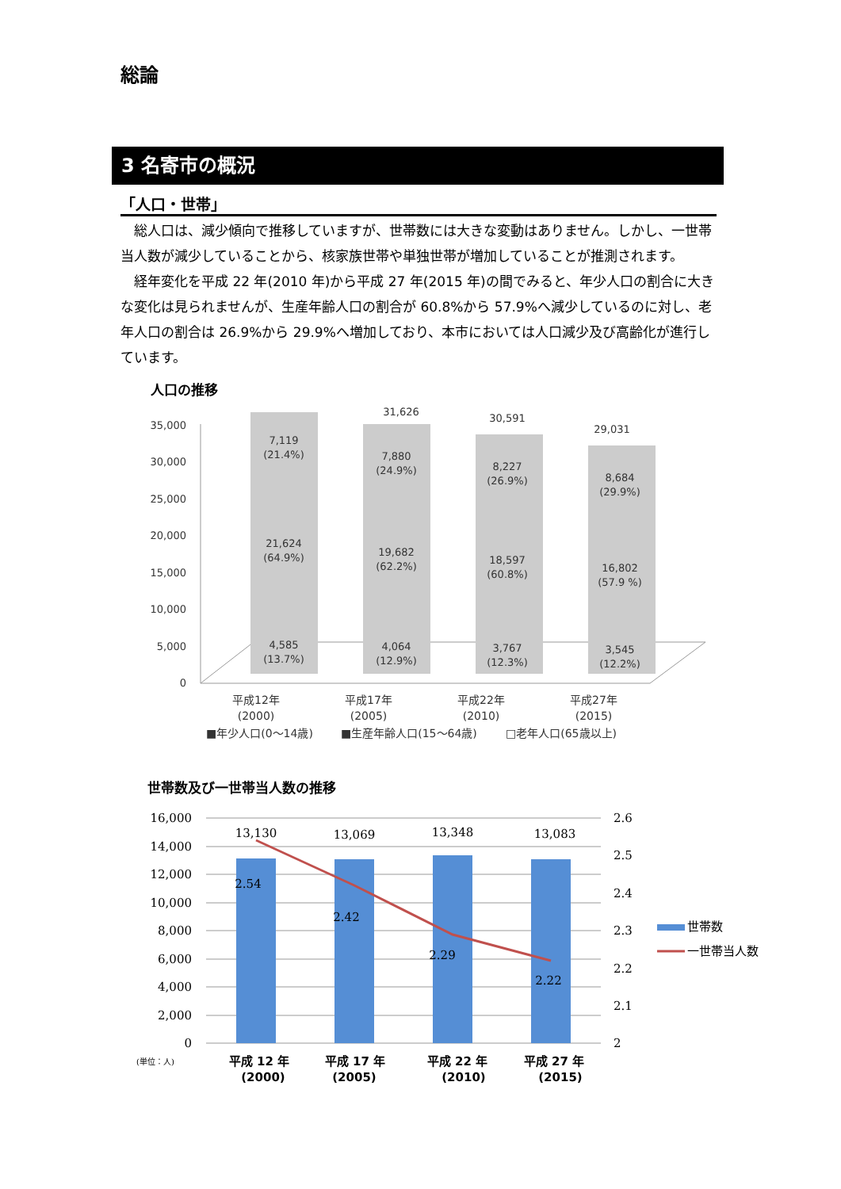総論
3 名寄市の概況
「人口・世帯」
総人口は、減少傾向で推移していますが、世帯数には大きな変動はありません。しかし、一世帯当人数が減少していることから、核家族世帯や単独世帯が増加していることが推測されます。
経年変化を平成 22 年(2010 年)から平成 27 年(2015 年)の間でみると、年少人口の割合に大きな変化は見られませんが、生産年齢人口の割合が 60.8%から 57.9%へ減少しているのに対し、老年人口の割合は 26.9%から 29.9%へ増加しており、本市においては人口減少及び高齢化が進行しています。
人口の推移
35,000
30,000
25,000
20,000
15,000
10,000
5,000
0
7,119
(21.4%)
21,624
(64.9%)
4,585
(13.7%)
31,626
7,880
(24.9%)
19,682
(62.2%)
4,064
(12.9%)
30,591
8,227
(26.9%)
18,597
(60.8%)
3,767
(12.3%)
29,031
8,684
(29.9%)
16,802
(57.9 %)
3,545
(12.2%)
平成12年
(2000)
平成17年
(2005)
平成22年
(2010)
平成27年
(2015)
■年少人口(0～14歳)
■生産年齢人口(15～64歳)
□老年人口(65歳以上)
世帯数及び一世帯当人数の推移
16,000
14,000
12,000
10,000
8,000
6,000
4,000
2,000
0
2.6
2.5
2.4
2.3
2.2
2.1
2
13,130
13,069
13,348
13,083
2.54
2.42
2.29
2.22
世帯数
一世帯当人数
(単位：人)
平成 12 年
(2000)
平成 17 年
(2005)
平成 22 年
(2010)
平成 27 年
(2015)